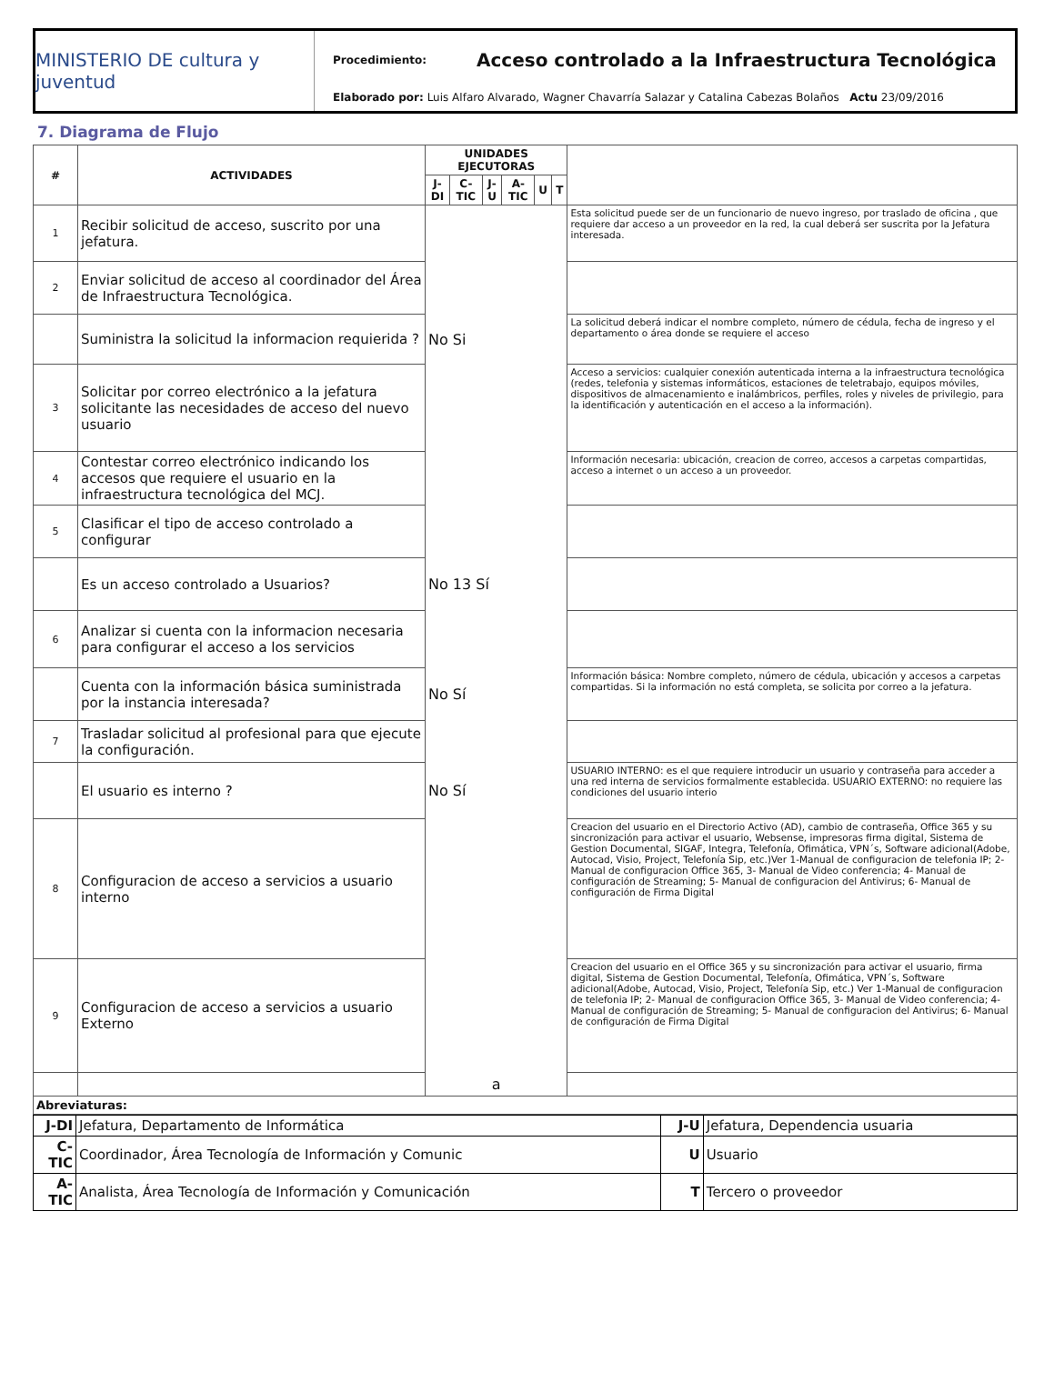MINISTERIO DE cultura y juventud
Procedimiento: Acceso controlado a la Infraestructura Tecnológica
Elaborado por: Luis Alfaro Alvarado, Wagner Chavarría Salazar y Catalina Cabezas Bolaños Actu 23/09/2016
7. Diagrama de Flujo
| # | ACTIVIDADES | UNIDADES EJECUTORAS | | | | | | |
| --- | --- | --- | --- | --- | --- | --- | --- | --- |
| | | J-DI | C-TIC | J-U | A-TIC | U | T | |
| 1 | Recibir solicitud de acceso, suscrito por una jefatura. | | | | | | | Esta solicitud puede ser de un funcionario de nuevo ingreso, por traslado de oficina , que requiere dar acceso a un proveedor en la red, la cual deberá ser suscrita por la Jefatura interesada. |
| 2 | Enviar solicitud de acceso al coordinador del Área de Infraestructura Tecnológica. | | | | | | | |
| | Suministra la solicitud la informacion requierida ? | No Si | | | | | | La solicitud deberá indicar el nombre completo, número de cédula, fecha de ingreso y el departamento o área donde se requiere el acceso |
| 3 | Solicitar por correo electrónico a la jefatura solicitante las necesidades de acceso del nuevo usuario | | | | | | | Acceso a servicios: cualquier conexión autenticada interna a la infraestructura tecnológica (redes, telefonia y sistemas informáticos, estaciones de teletrabajo, equipos móviles, dispositivos de almacenamiento e inalámbricos, perfiles, roles y niveles de privilegio, para la identificación y autenticación en el acceso a la información). |
| 4 | Contestar correo electrónico indicando los accesos que requiere el usuario en la infraestructura tecnológica del MCJ. | | | | | | | Información necesaria: ubicación, creacion de correo, accesos a carpetas compartidas, acceso a internet o un acceso a un proveedor. |
| 5 | Clasificar el tipo de acceso controlado a configurar | | | | | | | |
| | Es un acceso controlado a Usuarios? | No 13 Sí | | | | | | |
| 6 | Analizar si cuenta con la informacion necesaria para configurar el acceso a los servicios | | | | | | | |
| | Cuenta con la información básica suministrada por la instancia interesada? | No Sí | | | | | | Información básica: Nombre completo, número de cédula, ubicación y accesos a carpetas compartidas. Si la información no está completa, se solicita por correo a la jefatura. |
| 7 | Trasladar solicitud al profesional para que ejecute la configuración. | | | | | | | |
| | El usuario es interno ? | No Sí | | | | | | USUARIO INTERNO: es el que requiere introducir un usuario y contraseña para acceder a una red interna de servicios formalmente establecida. USUARIO EXTERNO: no requiere las condiciones del usuario interio |
| 8 | Configuracion de acceso a servicios a usuario interno | | | | | | | Creacion del usuario en el Directorio Activo (AD), cambio de contraseña, Office 365 y su sincronización para activar el usuario, Websense, impresoras firma digital, Sistema de Gestion Documental, SIGAF, Integra, Telefonía, Ofimática, VPN´s, Software adicional(Adobe, Autocad, Visio, Project, Telefonía Sip, etc.)Ver 1-Manual de configuracion de telefonia IP; 2- Manual de configuracion Office 365, 3- Manual de Video conferencia; 4- Manual de configuración de Streaming; 5- Manual de configuracion del Antivirus; 6- Manual de configuración de Firma Digital |
| 9 | Configuracion de acceso a servicios a usuario Externo | | | | | | | Creacion del usuario en el Office 365 y su sincronización para activar el usuario, firma digital, Sistema de Gestion Documental, Telefonía, Ofimática, VPN´s, Software adicional(Adobe, Autocad, Visio, Project, Telefonía Sip, etc.) Ver 1-Manual de configuracion de telefonia IP; 2- Manual de configuracion Office 365, 3- Manual de Video conferencia; 4- Manual de configuración de Streaming; 5- Manual de configuracion del Antivirus; 6- Manual de configuración de Firma Digital |
| | | a | | | | | | |
| Abreviaturas: | | | | | | | | |
| J-DI | Jefatura, Departamento de Informática | J-U | Jefatura, Dependencia usuaria |
| C-TIC | Coordinador, Área Tecnología de Información y Comunic | U | Usuario |
| A-TIC | Analista, Área Tecnología de Información y Comunicación | T | Tercero o proveedor |